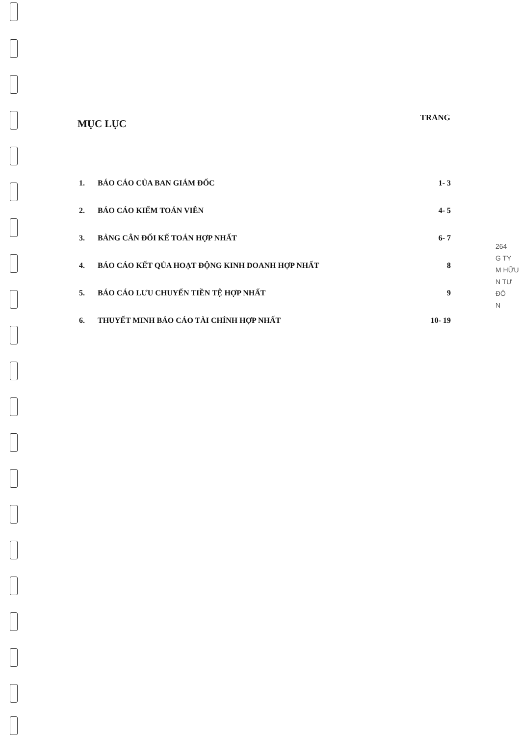MỤC LỤC
TRANG
| 1. | BÁO CÁO CỦA BAN GIÁM ĐỐC | 1- 3 |
| 2. | BÁO CÁO KIỂM TOÁN VIÊN | 4- 5 |
| 3. | BẢNG CÂN ĐỐI KẾ TOÁN HỢP NHẤT | 6- 7 |
| 4. | BÁO CÁO KẾT QỦA HOẠT ĐỘNG KINH DOANH HỢP NHẤT | 8 |
| 5. | BÁO CÁO LƯU CHUYỂN TIỀN TỆ HỢP NHẤT | 9 |
| 6. | THUYẾT MINH BÁO CÁO TÀI CHÍNH HỢP NHẤT | 10- 19 |
264
G TY
M HỮU
N TƯ
ĐÔ
N